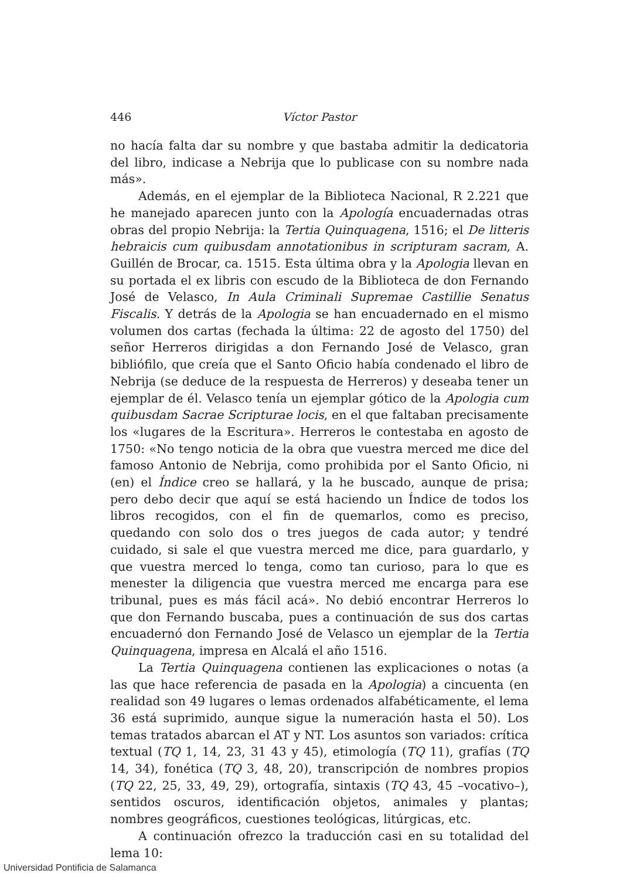446 Víctor Pastor
no hacía falta dar su nombre y que bastaba admitir la dedicatoria del libro, indicase a Nebrija que lo publicase con su nombre nada más».
Además, en el ejemplar de la Biblioteca Nacional, R 2.221 que he manejado aparecen junto con la Apología encuadernadas otras obras del propio Nebrija: la Tertia Quinquagena, 1516; el De litteris hebraicis cum quibusdam annotationibus in scripturam sacram, A. Guillén de Brocar, ca. 1515. Esta última obra y la Apologia llevan en su portada el ex libris con escudo de la Biblioteca de don Fernando José de Velasco, In Aula Criminali Supremae Castillie Senatus Fiscalis. Y detrás de la Apologia se han encuadernado en el mismo volumen dos cartas (fechada la última: 22 de agosto del 1750) del señor Herreros dirigidas a don Fernando José de Velasco, gran bibliófilo, que creía que el Santo Oficio había condenado el libro de Nebrija (se deduce de la respuesta de Herreros) y deseaba tener un ejemplar de él. Velasco tenía un ejemplar gótico de la Apologia cum quibusdam Sacrae Scripturae locis, en el que faltaban precisamente los «lugares de la Escritura». Herreros le contestaba en agosto de 1750: «No tengo noticia de la obra que vuestra merced me dice del famoso Antonio de Nebrija, como prohibida por el Santo Oficio, ni (en) el Índice creo se hallará, y la he buscado, aunque de prisa; pero debo decir que aquí se está haciendo un Índice de todos los libros recogidos, con el fin de quemarlos, como es preciso, quedando con solo dos o tres juegos de cada autor; y tendré cuidado, si sale el que vuestra merced me dice, para guardarlo, y que vuestra merced lo tenga, como tan curioso, para lo que es menester la diligencia que vuestra merced me encarga para ese tribunal, pues es más fácil acá». No debió encontrar Herreros lo que don Fernando buscaba, pues a continuación de sus dos cartas encuadernó don Fernando José de Velasco un ejemplar de la Tertia Quinquagena, impresa en Alcalá el año 1516.
La Tertia Quinquagena contienen las explicaciones o notas (a las que hace referencia de pasada en la Apologia) a cincuenta (en realidad son 49 lugares o lemas ordenados alfabéticamente, el lema 36 está suprimido, aunque sigue la numeración hasta el 50). Los temas tratados abarcan el AT y NT. Los asuntos son variados: crítica textual (TQ 1, 14, 23, 31 43 y 45), etimología (TQ 11), grafías (TQ 14, 34), fonética (TQ 3, 48, 20), transcripción de nombres propios (TQ 22, 25, 33, 49, 29), ortografía, sintaxis (TQ 43, 45 –vocativo–), sentidos oscuros, identificación objetos, animales y plantas; nombres geográficos, cuestiones teológicas, litúrgicas, etc.
A continuación ofrezco la traducción casi en su totalidad del lema 10:
Universidad Pontificia de Salamanca